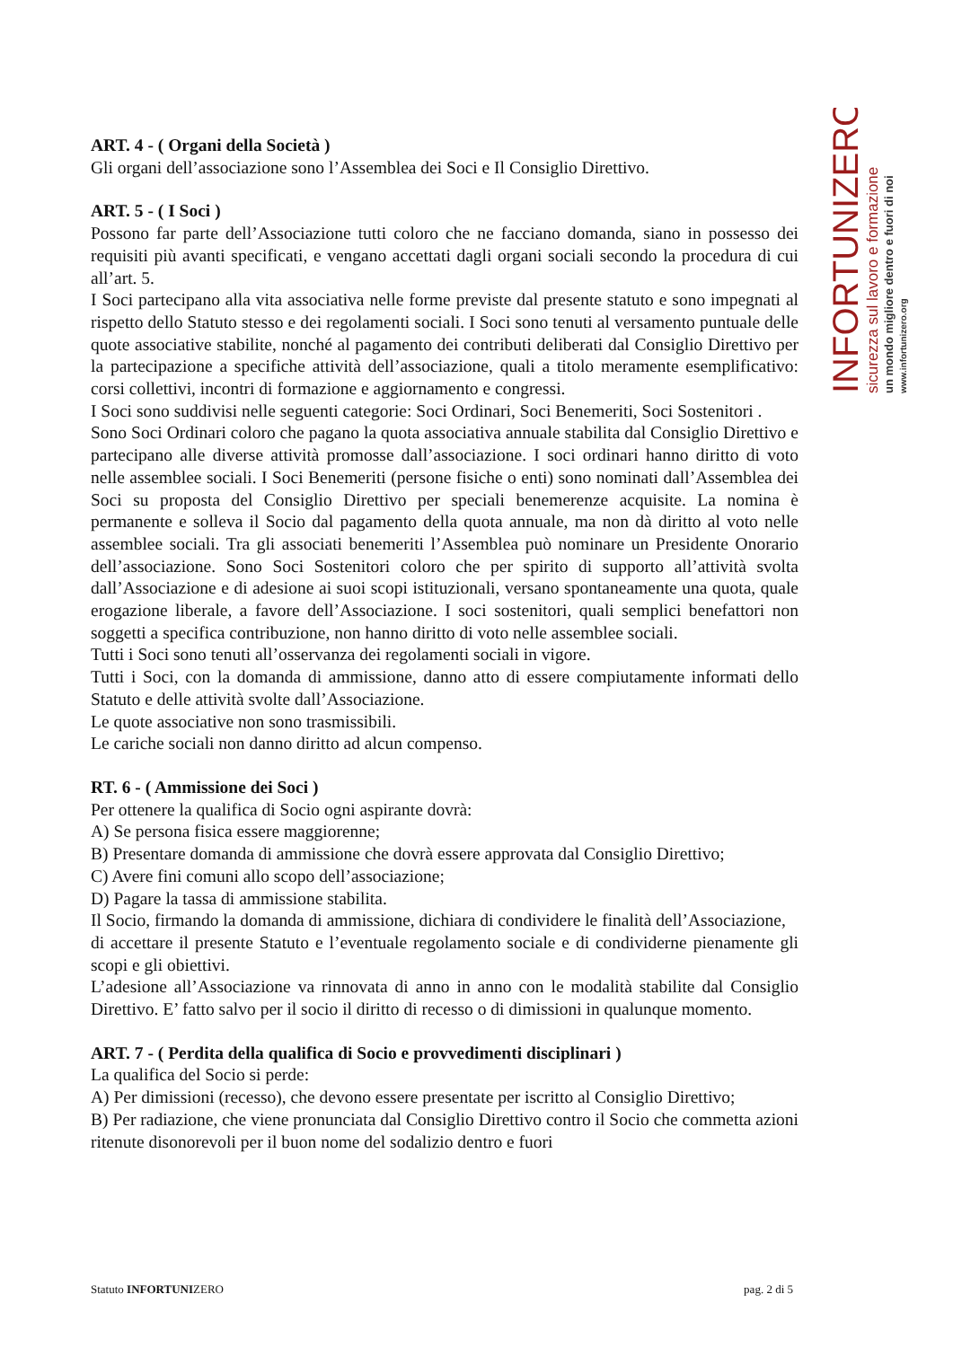ART. 4 - ( Organi della Società )
Gli organi dell’associazione sono l’Assemblea dei Soci e Il Consiglio Direttivo.
ART. 5 - ( I Soci )
Possono far parte dell’Associazione tutti coloro che ne facciano domanda, siano in possesso dei requisiti più avanti specificati, e vengano accettati dagli organi sociali secondo la procedura di cui all’art. 5.
I Soci partecipano alla vita associativa nelle forme previste dal presente statuto e sono impegnati al rispetto dello Statuto stesso e dei regolamenti sociali. I Soci sono tenuti al versamento puntuale delle quote associative stabilite, nonché al pagamento dei contributi deliberati dal Consiglio Direttivo per la partecipazione a specifiche attività dell’associazione, quali a titolo meramente esemplificativo: corsi collettivi, incontri di formazione e aggiornamento e congressi.
I Soci sono suddivisi nelle seguenti categorie: Soci Ordinari, Soci Benemeriti, Soci Sostenitori .
Sono Soci Ordinari coloro che pagano la quota associativa annuale stabilita dal Consiglio Direttivo e partecipano alle diverse attività promosse dall’associazione. I soci ordinari hanno diritto di voto nelle assemblee sociali. I Soci Benemeriti (persone fisiche o enti) sono nominati dall’Assemblea dei Soci su proposta del Consiglio Direttivo per speciali benemerenze acquisite. La nomina è permanente e solleva il Socio dal pagamento della quota annuale, ma non dà diritto al voto nelle assemblee sociali. Tra gli associati benemeriti l’Assemblea può nominare un Presidente Onorario dell’associazione. Sono Soci Sostenitori coloro che per spirito di supporto all’attività svolta dall’Associazione e di adesione ai suoi scopi istituzionali, versano spontaneamente una quota, quale erogazione liberale, a favore dell’Associazione. I soci sostenitori, quali semplici benefattori non soggetti a specifica contribuzione, non hanno diritto di voto nelle assemblee sociali.
Tutti i Soci sono tenuti all’osservanza dei regolamenti sociali in vigore.
Tutti i Soci, con la domanda di ammissione, danno atto di essere compiutamente informati dello Statuto e delle attività svolte dall’Associazione.
Le quote associative non sono trasmissibili.
Le cariche sociali non danno diritto ad alcun compenso.
RT. 6 - ( Ammissione dei Soci )
Per ottenere la qualifica di Socio ogni aspirante dovrà:
A) Se persona fisica essere maggiorenne;
B) Presentare domanda di ammissione che dovrà essere approvata dal Consiglio Direttivo;
C) Avere fini comuni allo scopo dell’associazione;
D) Pagare la tassa di ammissione stabilita.
Il Socio, firmando la domanda di ammissione, dichiara di condividere le finalità dell’Associazione,
di accettare il presente Statuto e l’eventuale regolamento sociale e di condividerne pienamente gli scopi e gli obiettivi.
L’adesione all’Associazione va rinnovata di anno in anno con le modalità stabilite dal Consiglio Direttivo. E’ fatto salvo per il socio il diritto di recesso o di dimissioni in qualunque momento.
ART. 7 - ( Perdita della qualifica di Socio e provvedimenti disciplinari )
La qualifica del Socio si perde:
A) Per dimissioni (recesso), che devono essere presentate per iscritto al Consiglio Direttivo;
B) Per radiazione, che viene pronunciata dal Consiglio Direttivo contro il Socio che commetta azioni ritenute disonorevoli per il buon nome del sodalizio dentro e fuori
INFORTUNIZERO
sicurezza sul lavoro e formazione
un mondo migliore dentro e fuori di noi
www.infortunizero.org
Statuto INFORTUNIZERO pag. 2 di 5